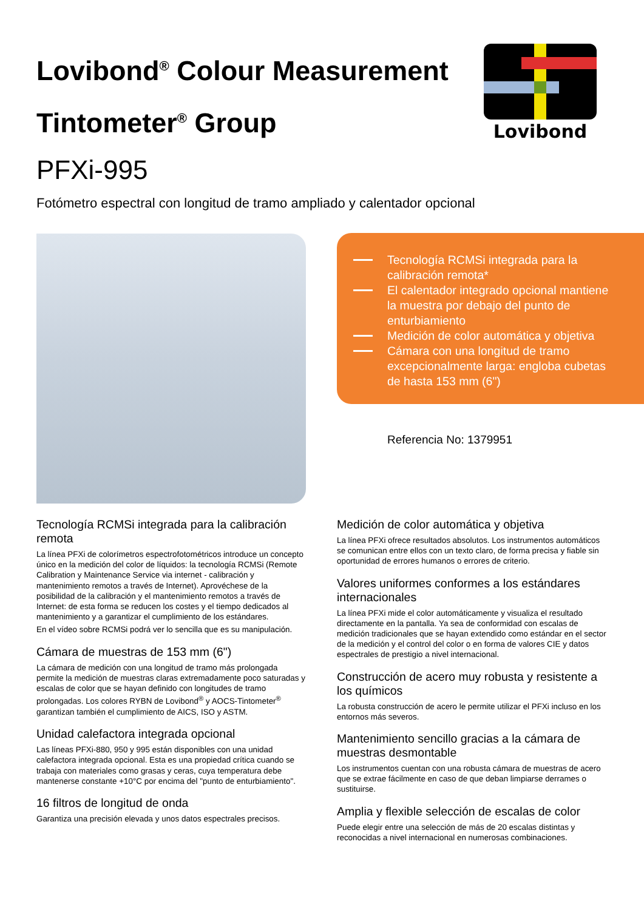Lovibond<sup>®</sup> Colour Measurement
Tintometer<sup>®</sup> Group
Lovibond
PFXi-995
Fotómetro espectral con longitud de tramo ampliado y calentador opcional
Tecnología RCMSi integrada para la calibración remota*
El calentador integrado opcional mantiene la muestra por debajo del punto de enturbiamiento
Medición de color automática y objetiva
Cámara con una longitud de tramo excepcionalmente larga: engloba cubetas de hasta 153 mm (6")
Referencia No: 1379951
Tecnología RCMSi integrada para la calibración remota
La línea PFXi de colorímetros espectrofotométricos introduce un concepto único en la medición del color de líquidos: la tecnología RCMSi (Remote Calibration y Maintenance Service via internet - calibración y mantenimiento remotos a través de Internet). Aprovéchese de la posibilidad de la calibración y el mantenimiento remotos a través de Internet: de esta forma se reducen los costes y el tiempo dedicados al mantenimiento y a garantizar el cumplimiento de los estándares.
En el vídeo sobre RCMSi podrá ver lo sencilla que es su manipulación.
Cámara de muestras de 153 mm (6")
La cámara de medición con una longitud de tramo más prolongada permite la medición de muestras claras extremadamente poco saturadas y escalas de color que se hayan definido con longitudes de tramo prolongadas. Los colores RYBN de Lovibond<sup>®</sup> y AOCS-Tintometer<sup>®</sup> garantizan también el cumplimiento de AICS, ISO y ASTM.
Unidad calefactora integrada opcional
Las líneas PFXi-880, 950 y 995 están disponibles con una unidad calefactora integrada opcional. Esta es una propiedad crítica cuando se trabaja con materiales como grasas y ceras, cuya temperatura debe mantenerse constante +10°C por encima del "punto de enturbiamiento".
16 filtros de longitud de onda
Garantiza una precisión elevada y unos datos espectrales precisos.
Medición de color automática y objetiva
La línea PFXi ofrece resultados absolutos. Los instrumentos automáticos se comunican entre ellos con un texto claro, de forma precisa y fiable sin oportunidad de errores humanos o errores de criterio.
Valores uniformes conformes a los estándares internacionales
La línea PFXi mide el color automáticamente y visualiza el resultado directamente en la pantalla. Ya sea de conformidad con escalas de medición tradicionales que se hayan extendido como estándar en el sector de la medición y el control del color o en forma de valores CIE y datos espectrales de prestigio a nivel internacional.
Construcción de acero muy robusta y resistente a los químicos
La robusta construcción de acero le permite utilizar el PFXi incluso en los entornos más severos.
Mantenimiento sencillo gracias a la cámara de muestras desmontable
Los instrumentos cuentan con una robusta cámara de muestras de acero que se extrae fácilmente en caso de que deban limpiarse derrames o sustituirse.
Amplia y flexible selección de escalas de color
Puede elegir entre una selección de más de 20 escalas distintas y reconocidas a nivel internacional en numerosas combinaciones.